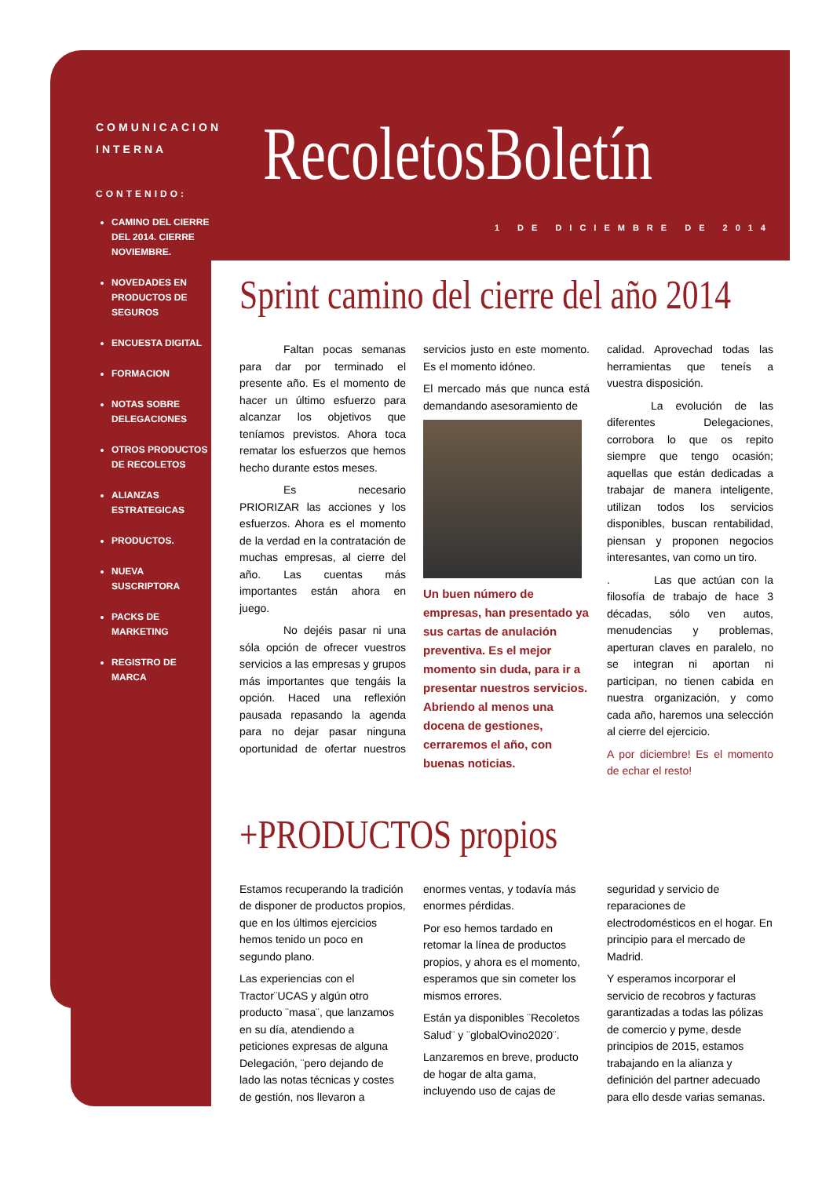COMUNICACION
INTERNA
CONTENIDO:
CAMINO DEL CIERRE DEL 2014. CIERRE NOVIEMBRE.
NOVEDADES EN PRODUCTOS DE SEGUROS
ENCUESTA DIGITAL
FORMACION
NOTAS SOBRE DELEGACIONES
OTROS PRODUCTOS DE RECOLETOS
ALIANZAS ESTRATEGICAS
PRODUCTOS.
NUEVA SUSCRIPTORA
PACKS DE MARKETING
REGISTRO DE MARCA
RecoletosBoletín
1 DE DICIEMBRE DE 2014
Sprint camino del cierre del año 2014
    Faltan pocas semanas para dar por terminado el presente año. Es el momento de hacer un último esfuerzo para alcanzar los objetivos que teníamos previstos. Ahora toca rematar los esfuerzos que hemos hecho durante estos meses.
    Es necesario PRIORIZAR las acciones y los esfuerzos. Ahora es el momento de la verdad en la contratación de muchas empresas, al cierre del año. Las cuentas más importantes están ahora en juego.
    No dejéis pasar ni una sóla opción de ofrecer vuestros servicios a las empresas y grupos más importantes que tengáis la opción. Haced una reflexión pausada repasando la agenda para no dejar pasar ninguna oportunidad de ofertar nuestros servicios justo en este momento. Es el momento idóneo.
El mercado más que nunca está demandando asesoramiento de
Un buen número de empresas, han presentado ya sus cartas de anulación preventiva. Es el mejor momento sin duda, para ir a presentar nuestros servicios. Abriendo al menos una docena de gestiones, cerraremos el año, con buenas noticias.
calidad. Aprovechad todas las herramientas que teneís a vuestra disposición.
    La evolución de las diferentes Delegaciones, corrobora lo que os repito siempre que tengo ocasión; aquellas que están dedicadas a trabajar de manera inteligente, utilizan todos los servicios disponibles, buscan rentabilidad, piensan y proponen negocios interesantes, van como un tiro.
.    Las que actúan con la filosofía de trabajo de hace 3 décadas, sólo ven autos, menudencias y problemas, aperturan claves en paralelo, no se integran ni aportan ni participan, no tienen cabida en nuestra organización, y como cada año, haremos una selección al cierre del ejercicio.
A por diciembre! Es el momento de echar el resto!
+PRODUCTOS propios
Estamos recuperando la tradición de disponer de productos propios, que en los últimos ejercicios hemos tenido un poco en segundo plano.
Las experiencias con el Tractor¨UCAS y algún otro producto ¨masa¨, que lanzamos en su día, atendiendo a peticiones expresas de alguna Delegación, ¨pero dejando de lado las notas técnicas y costes de gestión, nos llevaron a enormes ventas, y todavía más enormes pérdidas.
Por eso hemos tardado en retomar la línea de productos propios, y ahora es el momento, esperamos que sin cometer los mismos errores.
Están ya disponibles ¨Recoletos Salud¨ y ¨globalOvino2020¨.
Lanzaremos en breve, producto de hogar de alta gama, incluyendo uso de cajas de seguridad y servicio de reparaciones de electrodomésticos en el hogar. En principio para el mercado de Madrid.
Y esperamos incorporar el servicio de recobros y facturas garantizadas a todas las pólizas de comercio y pyme, desde principios de 2015, estamos trabajando en la alianza y definición del partner adecuado para ello desde varias semanas.